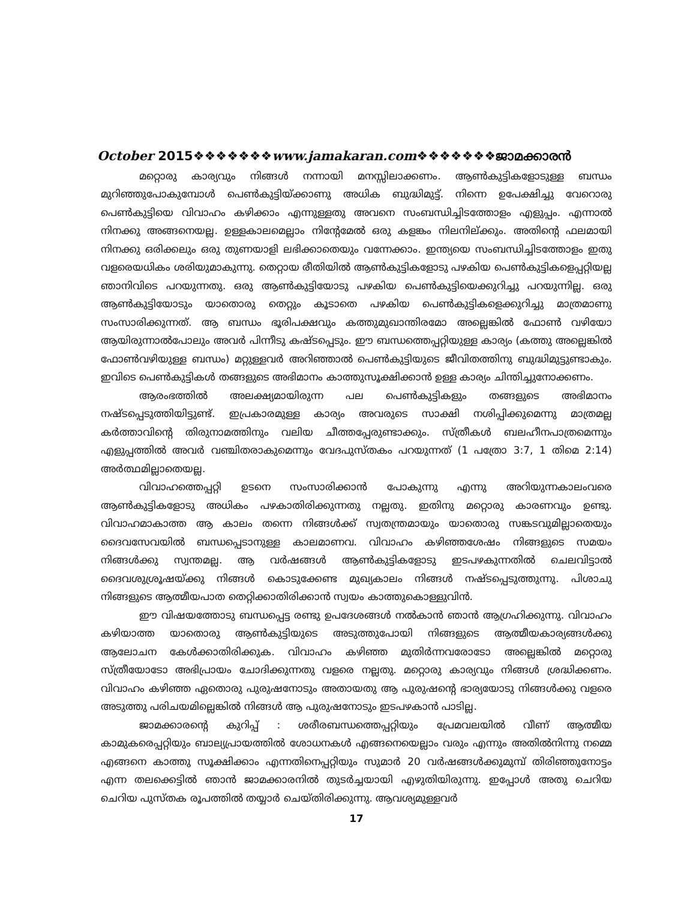October 2015❖❖❖❖❖❖❖www.jamakaran.com❖❖❖❖❖❖❖ജാമക്കാരൻ
മറ്റൊരു കാര്യവും നിങ്ങൾ നന്നായി മനസ്സിലാക്കണം. ആൺകുട്ടികളോടുള്ള ബന്ധം മുറിഞ്ഞുപോകുമ്പോൾ പെൺകുട്ടിയ്ക്കാണു അധിക ബുദ്ധിമുട്ട്. നിന്നെ ഉപേക്ഷിച്ചു വേറൊരു പെൺകുട്ടിയെ വിവാഹം കഴിക്കാം എന്നുള്ളതു അവനെ സംബന്ധിച്ചിടത്തോളം എളുപ്പം. എന്നാൽ നിനക്കു അങ്ങനെയല്ല. ഉള്ളകാലമെല്ലാം നിന്റേമേൽ ഒരു കളങ്കം നിലനില്ക്കും. അതിന്റെ ഫലമായി നിനക്കു ഒരിക്കലും ഒരു തുണയാളി ലഭിക്കാതെയും വന്നേക്കാം. ഇന്ത്യയെ സംബന്ധിച്ചിടത്തോളം ഇതു വളരെയധികം ശരിയുമാകുന്നു. തെറ്റായ രീതിയിൽ ആൺകുട്ടികളോടു പഴകിയ പെൺകുട്ടികളെപ്പറ്റിയല്ല ഞാനിവിടെ പറയുന്നതു. ഒരു ആൺകുട്ടിയോടു പഴകിയ പെൺകുട്ടിയെക്കുറിച്ചു പറയുന്നില്ല. ഒരു ആൺകുട്ടിയോടും യാതൊരു തെറ്റും കൂടാതെ പഴകിയ പെൺകുട്ടികളെക്കുറിച്ചു മാത്രമാണു സംസാരിക്കുന്നത്. ആ ബന്ധം ഭൂരിപക്ഷവും കത്തുമുഖാന്തിരമോ അല്ലെങ്കിൽ ഫോൺ വഴിയോ ആയിരുന്നാൽപോലും അവർ പിന്നീടു കഷ്ടപ്പെടും. ഈ ബന്ധത്തെപ്പറ്റിയുള്ള കാര്യം (കത്തു അല്ലെങ്കിൽ ഫോൺവഴിയുള്ള ബന്ധം) മറ്റുള്ളവർ അറിഞ്ഞാൽ പെൺകുട്ടിയുടെ ജീവിതത്തിനു ബുദ്ധിമുട്ടുണ്ടാകും. ഇവിടെ പെൺകുട്ടികൾ തങ്ങളുടെ അഭിമാനം കാത്തുസൂക്ഷിക്കാൻ ഉള്ള കാര്യം ചിന്തിച്ചുനോക്കണം.
ആരംഭത്തിൽ അലക്ഷ്യമായിരുന്ന പല പെൺകുട്ടികളും തങ്ങളുടെ അഭിമാനം നഷ്ടപ്പെടുത്തിയിട്ടുണ്ട്. ഇപ്രകാരമുള്ള കാര്യം അവരുടെ സാക്ഷി നശിപ്പിക്കുമെന്നു മാത്രമല്ല കർത്താവിന്റെ തിരുനാമത്തിനും വലിയ ചീത്തപ്പേരുണ്ടാക്കും. സ്ത്രീകൾ ബലഹീനപാത്രമെന്നും എളുപ്പത്തിൽ അവർ വഞ്ചിതരാകുമെന്നും വേദപുസ്തകം പറയുന്നത് (1 പത്രോ 3:7, 1 തിമെ 2:14) അർത്ഥമില്ലാതെയല്ല.
വിവാഹത്തെപ്പറ്റി ഉടനെ സംസാരിക്കാൻ പോകുന്നു എന്നു അറിയുന്നകാലംവരെ ആൺകുട്ടികളോടു അധികം പഴകാതിരിക്കുന്നതു നല്ലതു. ഇതിനു മറ്റൊരു കാരണവും ഉണ്ടു. വിവാഹമാകാത്ത ആ കാലം തന്നെ നിങ്ങൾക്ക് സ്വതന്ത്രമായും യാതൊരു സങ്കടവുമില്ലാതെയും ദൈവസേവയിൽ ബന്ധപ്പെടാനുള്ള കാലമാണവ. വിവാഹം കഴിഞ്ഞശേഷം നിങ്ങളുടെ സമയം നിങ്ങൾക്കു സ്വന്തമല്ല. ആ വർഷങ്ങൾ ആൺകുട്ടികളോടു ഇടപഴകുന്നതിൽ ചെലവിട്ടാൽ ദൈവശുശ്രൂഷയ്ക്കു നിങ്ങൾ കൊടുക്കേണ്ട മുഖ്യകാലം നിങ്ങൾ നഷ്ടപ്പെടുത്തുന്നു. പിശാചു നിങ്ങളുടെ ആത്മീയപാത തെറ്റിക്കാതിരിക്കാൻ സ്വയം കാത്തുകൊള്ളുവിൻ.
ഈ വിഷയത്തോടു ബന്ധപ്പെട്ട രണ്ടു ഉപദേശങ്ങൾ നൽകാൻ ഞാൻ ആഗ്രഹിക്കുന്നു. വിവാഹം കഴിയാത്ത യാതൊരു ആൺകുട്ടിയുടെ അടുത്തുപോയി നിങ്ങളുടെ ആത്മീയകാര്യങ്ങൾക്കു ആലോചന കേൾക്കാതിരിക്കുക. വിവാഹം കഴിഞ്ഞ മുതിർന്നവരോടോ അല്ലെങ്കിൽ മറ്റൊരു സ്ത്രീയോടോ അഭിപ്രായം ചോദിക്കുന്നതു വളരെ നല്ലതു. മറ്റൊരു കാര്യവും നിങ്ങൾ ശ്രദ്ധിക്കണം. വിവാഹം കഴിഞ്ഞ ഏതൊരു പുരുഷനോടും അതായതു ആ പുരുഷന്റെ ഭാര്യയോടു നിങ്ങൾക്കു വളരെ അടുത്തു പരിചയമില്ലെങ്കിൽ നിങ്ങൾ ആ പുരുഷനോടും ഇടപഴകാൻ പാടില്ല.
ജാമക്കാരന്റെ കുറിപ്പ് : ശരീരബന്ധത്തെപ്പറ്റിയും പ്രേമവലയിൽ വീണ് ആത്മീയ കാമുകരെപ്പറ്റിയും ബാല്യപ്രായത്തിൽ ശോധനകൾ എങ്ങനെയെല്ലാം വരും എന്നും അതിൽനിന്നു നമ്മെ എങ്ങനെ കാത്തു സൂക്ഷിക്കാം എന്നതിനെപ്പറ്റിയും സുമാർ 20 വർഷങ്ങൾക്കുമുമ്പ് തിരിഞ്ഞുനോട്ടം എന്ന തലക്കെട്ടിൽ ഞാൻ ജാമക്കാരനിൽ തുടർച്ചയായി എഴുതിയിരുന്നു. ഇപ്പോൾ അതു ചെറിയ ചെറിയ പുസ്തക രൂപത്തിൽ തയ്യാർ ചെയ്തിരിക്കുന്നു. ആവശ്യമുള്ളവർ
17